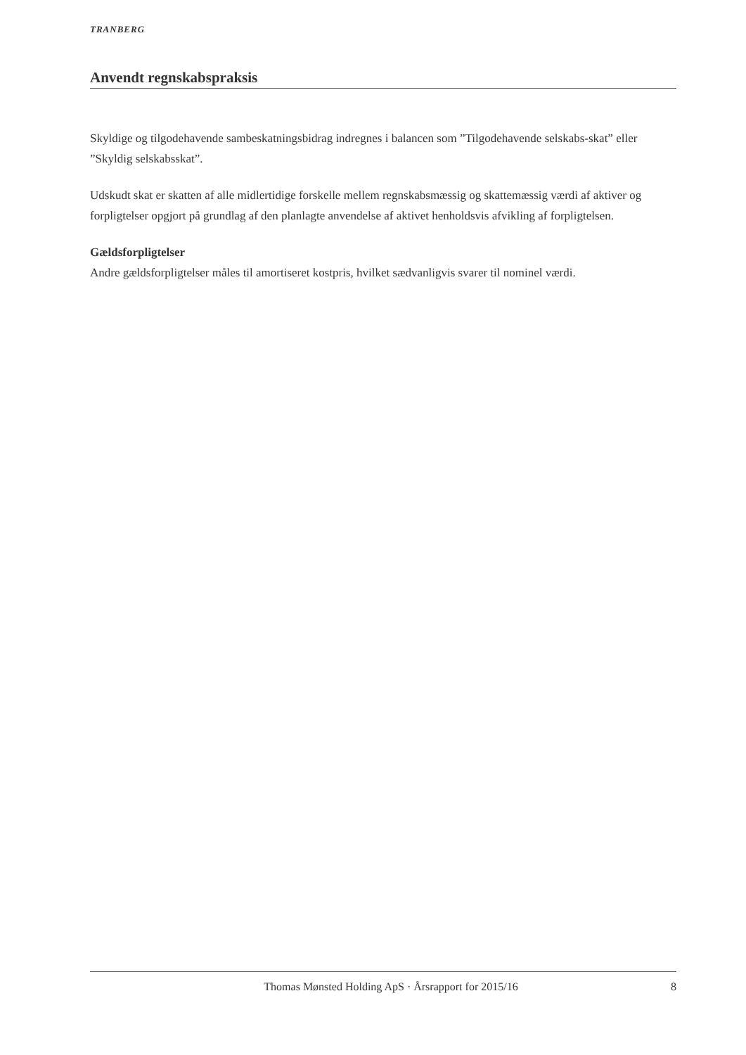TRANBERG
Anvendt regnskabspraksis
Skyldige og tilgodehavende sambeskatningsbidrag indregnes i balancen som ”Tilgodehavende selskabs-skat” eller ”Skyldig selskabsskat”.
Udskudt skat er skatten af alle midlertidige forskelle mellem regnskabsmæssig og skattemæssig værdi af aktiver og forpligtelser opgjort på grundlag af den planlagte anvendelse af aktivet henholdsvis afvikling af forpligtelsen.
Gældsforpligtelser
Andre gældsforpligtelser måles til amortiseret kostpris, hvilket sædvanligvis svarer til nominel værdi.
Thomas Mønsted Holding ApS · Årsrapport for 2015/16 8